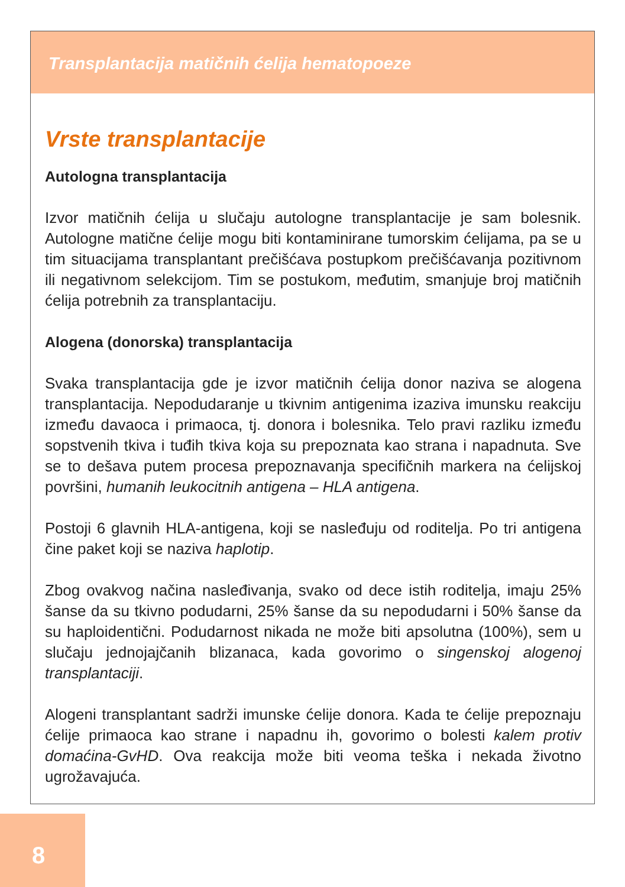Transplantacija matičnih ćelija hematopoeze
Vrste transplantacije
Autologna transplantacija
Izvor matičnih ćelija u slučaju autologne transplantacije je sam bolesnik. Autologne matične ćelije mogu biti kontaminirane tumorskim ćelijama, pa se u tim situacijama transplantant prečišćava postupkom prečišćavanja pozitivnom ili negativnom selekcijom. Tim se postukom, međutim, smanjuje broj matičnih ćelija potrebnih za transplantaciju.
Alogena (donorska) transplantacija
Svaka transplantacija gde je izvor matičnih ćelija donor naziva se alogena transplantacija. Nepodudaranje u tkivnim antigenima izaziva imunsku reakciju između davaoca i primaoca, tj. donora i bolesnika. Telo pravi razliku između sopstvenih tkiva i tuđih tkiva koja su prepoznata kao strana i napadnuta. Sve se to dešava putem procesa prepoznavanja specifičnih markera na ćelijskoj površini, humanih leukocitnih antigena – HLA antigena.
Postoji 6 glavnih HLA-antigena, koji se nasleđuju od roditelja. Po tri antigena čine paket koji se naziva haplotip.
Zbog ovakvog načina nasleđivanja, svako od dece istih roditelja, imaju 25% šanse da su tkivno podudarni, 25% šanse da su nepodudarni i 50% šanse da su haploidentični. Podudarnost nikada ne može biti apsolutna (100%), sem u slučaju jednojajčanih blizanaca, kada govorimo o singenskoj alogenoj transplantaciji.
Alogeni transplantant sadrži imunske ćelije donora. Kada te ćelije prepoznaju ćelije primaoca kao strane i napadnu ih, govorimo o bolesti kalem protiv domaćina-GvHD. Ova reakcija može biti veoma teška i nekada životno ugrožavajuća.
8